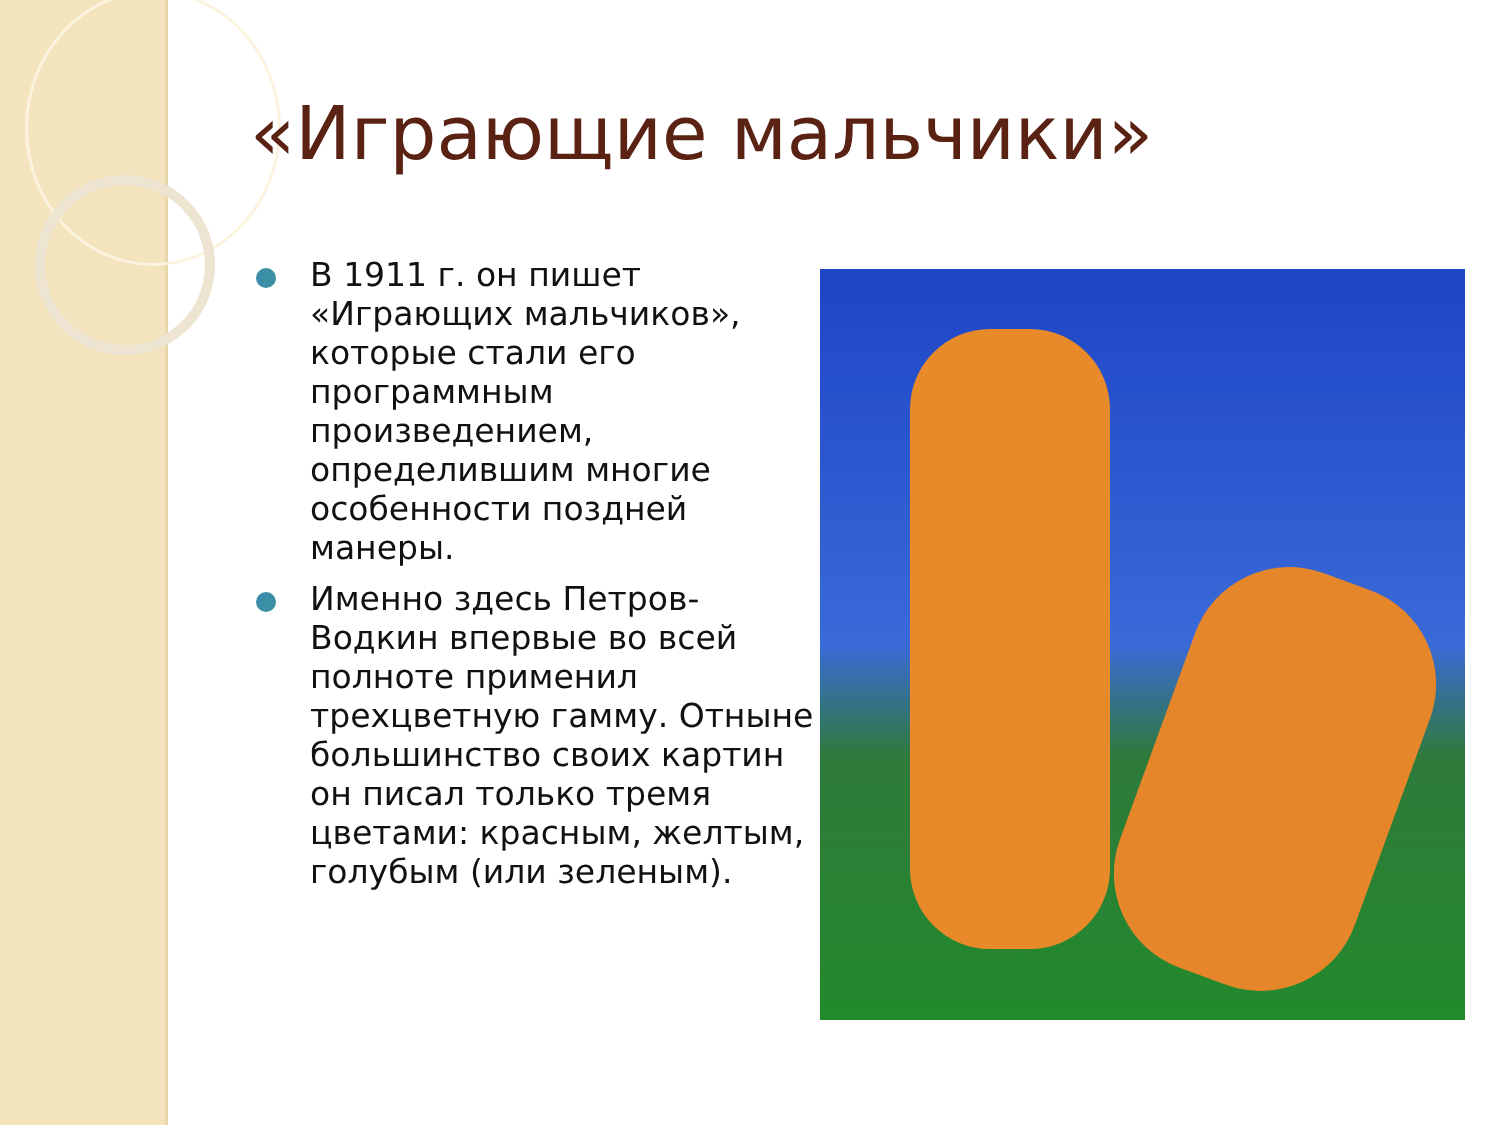«Играющие мальчики»
В 1911 г. он пишет «Играющих мальчиков», которые стали его программным произведением, определившим многие особенности поздней манеры.
Именно здесь Петров-Водкин впервые во всей полноте применил трехцветную гамму. Отныне большинство своих картин он писал только тремя цветами: красным, желтым, голубым (или зеленым).